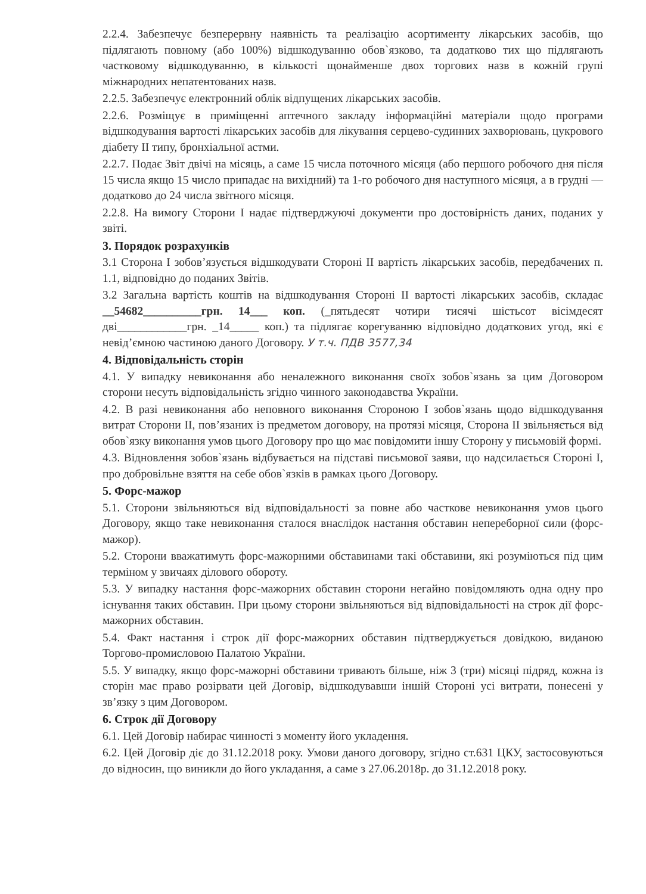2.2.4. Забезпечує безперервну наявність та реалізацію асортименту лікарських засобів, що підлягають повному (або 100%) відшкодуванню обов`язково, та додатково тих що підлягають частковому відшкодуванню, в кількості щонайменше двох торгових назв в кожній групі міжнародних непатентованих назв.
2.2.5. Забезпечує електронний облік відпущених лікарських засобів.
2.2.6. Розміщує в приміщенні аптечного закладу інформаційні матеріали щодо програми відшкодування вартості лікарських засобів для лікування серцево-судинних захворювань, цукрового діабету ІІ типу, бронхіальної астми.
2.2.7. Подає Звіт двічі на місяць, а саме 15 числа поточного місяця (або першого робочого дня після 15 числа якщо 15 число припадає на вихідний) та 1-го робочого дня наступного місяця, а в грудні — додатково до 24 числа звітного місяця.
2.2.8. На вимогу Сторони І надає підтверджуючі документи про достовірність даних, поданих у звіті.
3. Порядок розрахунків
3.1 Сторона І зобов’язується відшкодувати Стороні ІІ вартість лікарських засобів, передбачених п. 1.1, відповідно до поданих Звітів.
3.2 Загальна вартість коштів на відшкодування Стороні ІІ вартості лікарських засобів, складає __54682__________грн. 14___ коп. (_пятьдесят чотири тисячі шістьсот вісімдесят дві____________грн. _14_____ коп.) та підлягає корегуванню відповідно додаткових угод, які є невід’ємною частиною даного Договору. У т.ч. ПДВ 3577,34
4. Відповідальність сторін
4.1. У випадку невиконання або неналежного виконання своїх зобов`язань за цим Договором сторони несуть відповідальність згідно чинного законодавства України.
4.2. В разі невиконання або неповного виконання Стороною І зобов`язань щодо відшкодування витрат Сторони ІІ, пов’язаних із предметом договору, на протязі місяця, Сторона ІІ звільняється від обов`язку виконання умов цього Договору про що має повідомити іншу Сторону у письмовій формі.
4.3. Відновлення зобов`язань відбувається на підставі письмової заяви, що надсилається Стороні І, про добровільне взяття на себе обов`язків в рамках цього Договору.
5. Форс-мажор
5.1. Сторони звільняються від відповідальності за повне або часткове невиконання умов цього Договору, якщо таке невиконання сталося внаслідок настання обставин непереборної сили (форс-мажор).
5.2. Сторони вважатимуть форс-мажорними обставинами такі обставини, які розуміються під цим терміном у звичаях ділового обороту.
5.3. У випадку настання форс-мажорних обставин сторони негайно повідомляють одна одну про існування таких обставин. При цьому сторони звільняються від відповідальності на строк дії форс-мажорних обставин.
5.4. Факт настання і строк дії форс-мажорних обставин підтверджується довідкою, виданою Торгово-промисловою Палатою України.
5.5. У випадку, якщо форс-мажорні обставини тривають більше, ніж 3 (три) місяці підряд, кожна із сторін має право розірвати цей Договір, відшкодувавши іншій Стороні усі витрати, понесені у зв’язку з цим Договором.
6. Строк дії Договору
6.1. Цей Договір набирає чинності з моменту його укладення.
6.2. Цей Договір діє до 31.12.2018 року. Умови даного договору, згідно ст.631 ЦКУ, застосовуються до відносин, що виникли до його укладання, а саме з 27.06.2018р. до 31.12.2018 року.